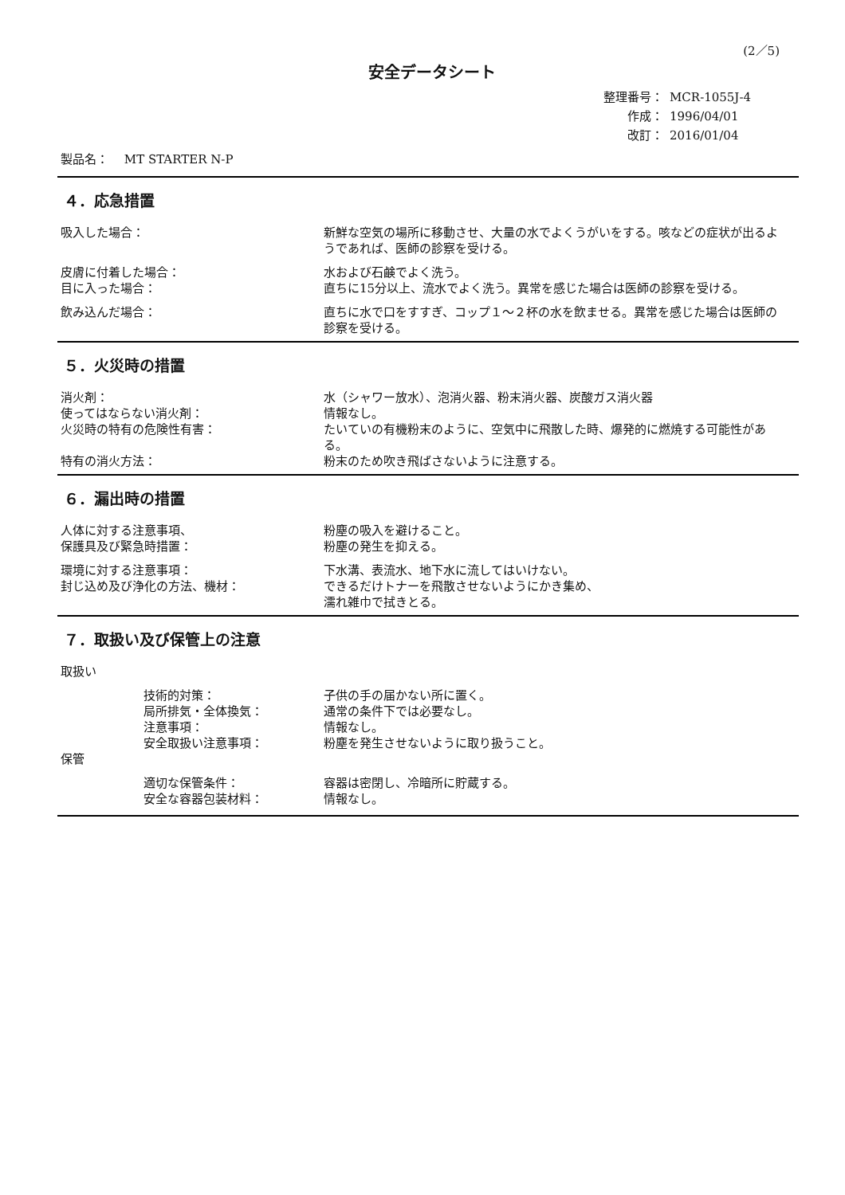(2／5)
安全データシート
整理番号： MCR-1055J-4
作成： 1996/04/01
改訂： 2016/01/04
製品名：　 MT STARTER N-P
４．応急措置
吸入した場合： 新鮮な空気の場所に移動させ、大量の水でよくうがいをする。咳などの症状が出るようであれば、医師の診察を受ける。
皮膚に付着した場合： 水および石鹸でよく洗う。
目に入った場合： 直ちに15分以上、流水でよく洗う。異常を感じた場合は医師の診察を受ける。
飲み込んだ場合： 直ちに水で口をすすぎ、コップ１～２杯の水を飲ませる。異常を感じた場合は医師の診察を受ける。
５．火災時の措置
消火剤： 水（シャワー放水）、泡消火器、粉末消火器、炭酸ガス消火器
使ってはならない消火剤： 情報なし。
火災時の特有の危険性有害： たいていの有機粉末のように、空気中に飛散した時、爆発的に燃焼する可能性がある。
特有の消火方法： 粉末のため吹き飛ばさないように注意する。
６．漏出時の措置
人体に対する注意事項、 粉塵の吸入を避けること。
保護具及び緊急時措置： 粉塵の発生を抑える。
環境に対する注意事項： 下水溝、表流水、地下水に流してはいけない。
封じ込め及び浄化の方法、機材： できるだけトナーを飛散させないようにかき集め、
濡れ雑巾で拭きとる。
７．取扱い及び保管上の注意
取扱い
技術的対策： 子供の手の届かない所に置く。
局所排気・全体換気： 通常の条件下では必要なし。
注意事項： 情報なし。
安全取扱い注意事項： 粉塵を発生させないように取り扱うこと。
保管
適切な保管条件： 容器は密閉し、冷暗所に貯蔵する。
安全な容器包装材料： 情報なし。